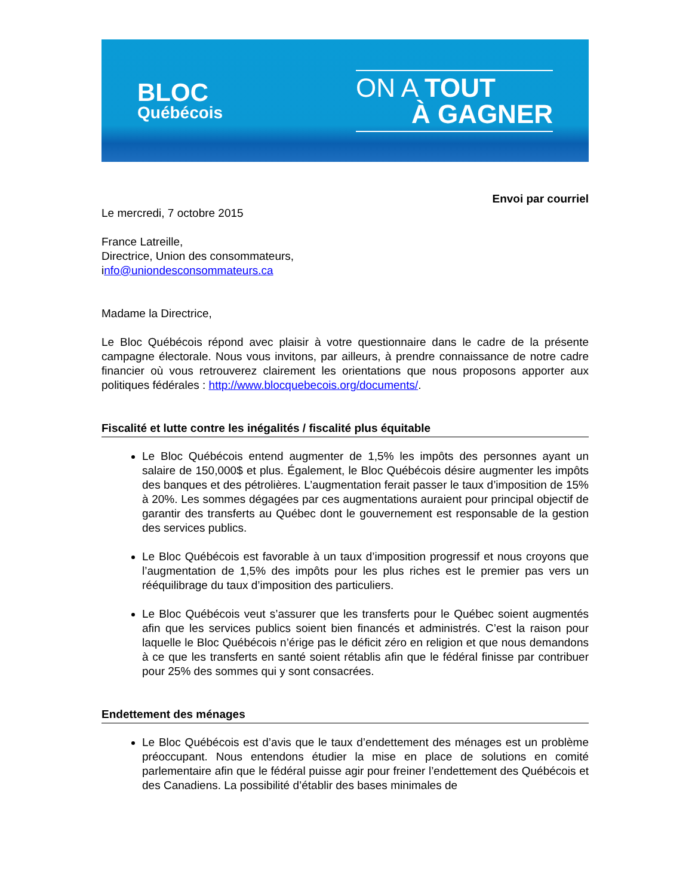BLOC
Québécois
ON A TOUT
À GAGNER
Envoi par courriel
Le mercredi, 7 octobre 2015
France Latreille,
Directrice, Union des consommateurs,
info@uniondesconsommateurs.ca
Madame la Directrice,
Le Bloc Québécois répond avec plaisir à votre questionnaire dans le cadre de la présente campagne électorale. Nous vous invitons, par ailleurs, à prendre connaissance de notre cadre financier où vous retrouverez clairement les orientations que nous proposons apporter aux politiques fédérales : http://www.blocquebecois.org/documents/.
Fiscalité et lutte contre les inégalités / fiscalité plus équitable
Le Bloc Québécois entend augmenter de 1,5% les impôts des personnes ayant un salaire de 150,000$ et plus. Également, le Bloc Québécois désire augmenter les impôts des banques et des pétrolières. L’augmentation ferait passer le taux d’imposition de 15% à 20%. Les sommes dégagées par ces augmentations auraient pour principal objectif de garantir des transferts au Québec dont le gouvernement est responsable de la gestion des services publics.
Le Bloc Québécois est favorable à un taux d’imposition progressif et nous croyons que l’augmentation de 1,5% des impôts pour les plus riches est le premier pas vers un rééquilibrage du taux d’imposition des particuliers.
Le Bloc Québécois veut s’assurer que les transferts pour le Québec soient augmentés afin que les services publics soient bien financés et administrés. C’est la raison pour laquelle le Bloc Québécois n’érige pas le déficit zéro en religion et que nous demandons à ce que les transferts en santé soient rétablis afin que le fédéral finisse par contribuer pour 25% des sommes qui y sont consacrées.
Endettement des ménages
Le Bloc Québécois est d’avis que le taux d’endettement des ménages est un problème préoccupant. Nous entendons étudier la mise en place de solutions en comité parlementaire afin que le fédéral puisse agir pour freiner l’endettement des Québécois et des Canadiens. La possibilité d’établir des bases minimales de